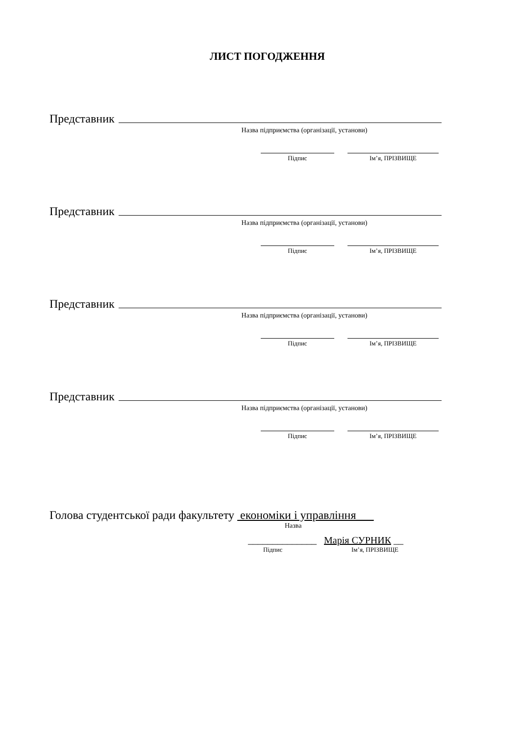ЛИСТ ПОГОДЖЕННЯ
Представник
Назва підприємства (організації, установи)
Підпис Ім’я, ПРІЗВИЩЕ
Представник
Назва підприємства (організації, установи)
Підпис Ім’я, ПРІЗВИЩЕ
Представник
Назва підприємства (організації, установи)
Підпис Ім’я, ПРІЗВИЩЕ
Представник
Назва підприємства (організації, установи)
Підпис Ім’я, ПРІЗВИЩЕ
Голова студентської ради факультету економіки і управління___
Назва
______________ Марія СУРНИК __
Підпис Ім’я, ПРІЗВИЩЕ